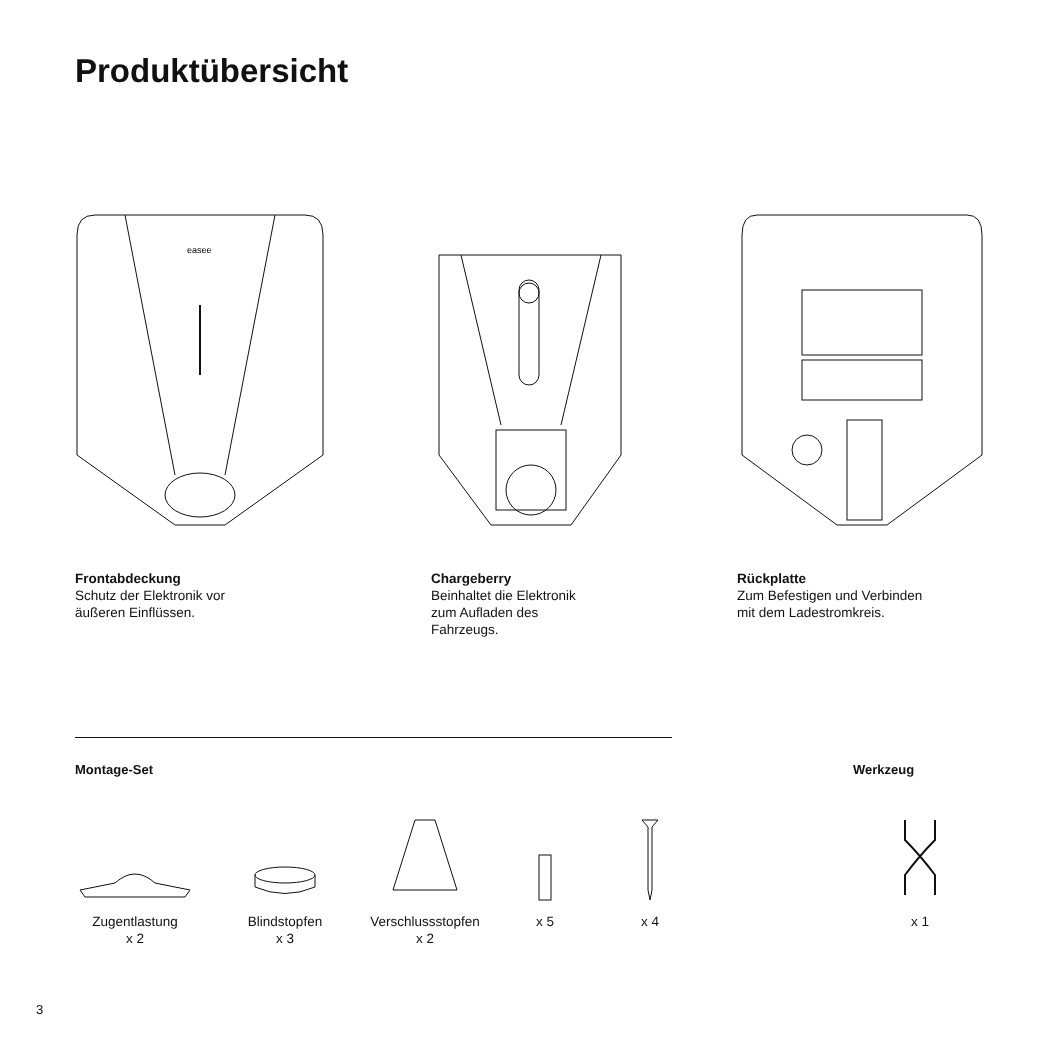Produktübersicht
easee
Frontabdeckung
Schutz der Elektronik vor
äußeren Einflüssen.
Chargeberry
Beinhaltet die Elektronik
zum Aufladen des
Fahrzeugs.
Rückplatte
Zum Befestigen und Verbinden
mit dem Ladestromkreis.
Montage-Set Werkzeug
Zugentlastung
x 2
Blindstopfen
x 3
Verschlussstopfen
x 2
x 5 x 4 x 1
3